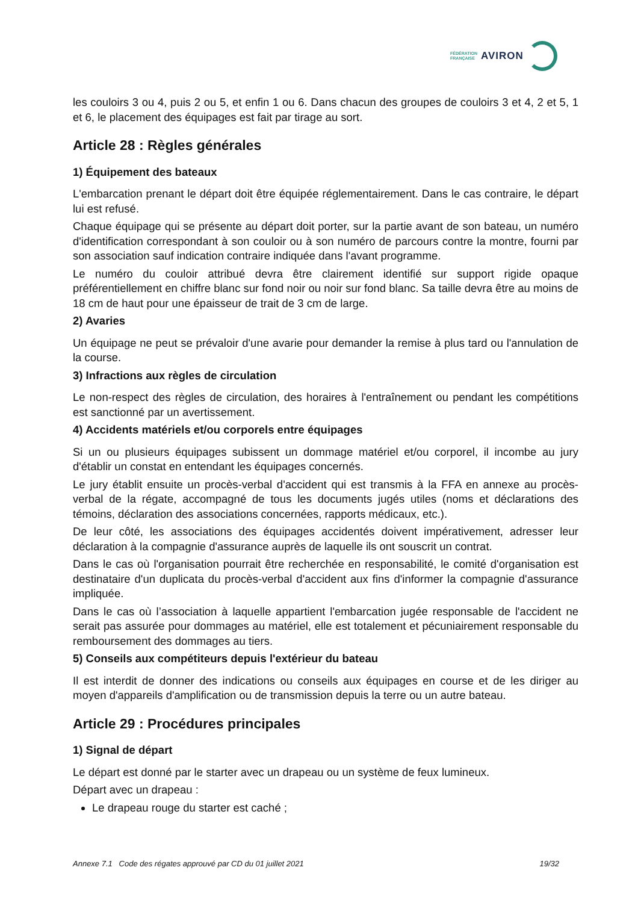FÉDÉRATION
FRANÇAISE AVIRON
les couloirs 3 ou 4, puis 2 ou 5, et enfin 1 ou 6. Dans chacun des groupes de couloirs 3 et 4, 2 et 5, 1 et 6, le placement des équipages est fait par tirage au sort.
Article 28 : Règles générales
1) Équipement des bateaux
L'embarcation prenant le départ doit être équipée réglementairement. Dans le cas contraire, le départ lui est refusé.
Chaque équipage qui se présente au départ doit porter, sur la partie avant de son bateau, un numéro d'identification correspondant à son couloir ou à son numéro de parcours contre la montre, fourni par son association sauf indication contraire indiquée dans l'avant programme.
Le numéro du couloir attribué devra être clairement identifié sur support rigide opaque préférentiellement en chiffre blanc sur fond noir ou noir sur fond blanc. Sa taille devra être au moins de 18 cm de haut pour une épaisseur de trait de 3 cm de large.
2) Avaries
Un équipage ne peut se prévaloir d'une avarie pour demander la remise à plus tard ou l'annulation de la course.
3) Infractions aux règles de circulation
Le non-respect des règles de circulation, des horaires à l'entraînement ou pendant les compétitions est sanctionné par un avertissement.
4) Accidents matériels et/ou corporels entre équipages
Si un ou plusieurs équipages subissent un dommage matériel et/ou corporel, il incombe au jury d'établir un constat en entendant les équipages concernés.
Le jury établit ensuite un procès-verbal d'accident qui est transmis à la FFA en annexe au procès-verbal de la régate, accompagné de tous les documents jugés utiles (noms et déclarations des témoins, déclaration des associations concernées, rapports médicaux, etc.).
De leur côté, les associations des équipages accidentés doivent impérativement, adresser leur déclaration à la compagnie d'assurance auprès de laquelle ils ont souscrit un contrat.
Dans le cas où l'organisation pourrait être recherchée en responsabilité, le comité d'organisation est destinataire d'un duplicata du procès-verbal d'accident aux fins d'informer la compagnie d'assurance impliquée.
Dans le cas où l’association à laquelle appartient l'embarcation jugée responsable de l'accident ne serait pas assurée pour dommages au matériel, elle est totalement et pécuniairement responsable du remboursement des dommages au tiers.
5) Conseils aux compétiteurs depuis l'extérieur du bateau
Il est interdit de donner des indications ou conseils aux équipages en course et de les diriger au moyen d'appareils d'amplification ou de transmission depuis la terre ou un autre bateau.
Article 29 : Procédures principales
1) Signal de départ
Le départ est donné par le starter avec un drapeau ou un système de feux lumineux.
Départ avec un drapeau :
Le drapeau rouge du starter est caché ;
Annexe 7.1 Code des régates approuvé par CD du 01 juillet 2021 19/32